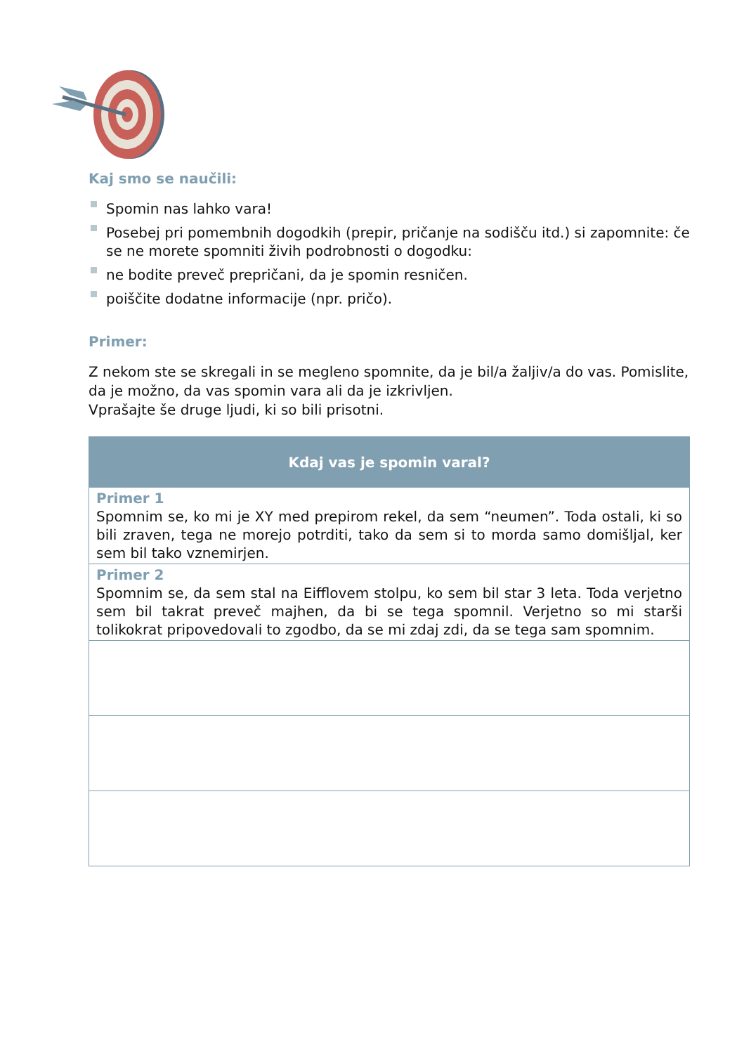Kaj smo se naučili:
Spomin nas lahko vara!
Posebej pri pomembnih dogodkih (prepir, pričanje na sodišču itd.) si zapomnite: če se ne morete spomniti živih podrobnosti o dogodku:
ne bodite preveč prepričani, da je spomin resničen.
poiščite dodatne informacije (npr. pričo).
Primer:
Z nekom ste se skregali in se megleno spomnite, da je bil/a žaljiv/a do vas. Pomislite, da je možno, da vas spomin vara ali da je izkrivljen.
Vprašajte še druge ljudi, ki so bili prisotni.
| Kdaj vas je spomin varal? |
| --- |
| Primer 1 Spomnim se, ko mi je XY med prepirom rekel, da sem “neumen”. Toda ostali, ki so bili zraven, tega ne morejo potrditi, tako da sem si to morda samo domišljal, ker sem bil tako vznemirjen. |
| Primer 2 Spomnim se, da sem stal na Eifflovem stolpu, ko sem bil star 3 leta. Toda verjetno sem bil takrat preveč majhen, da bi se tega spomnil. Verjetno so mi starši tolikokrat pripovedovali to zgodbo, da se mi zdaj zdi, da se tega sam spomnim. |